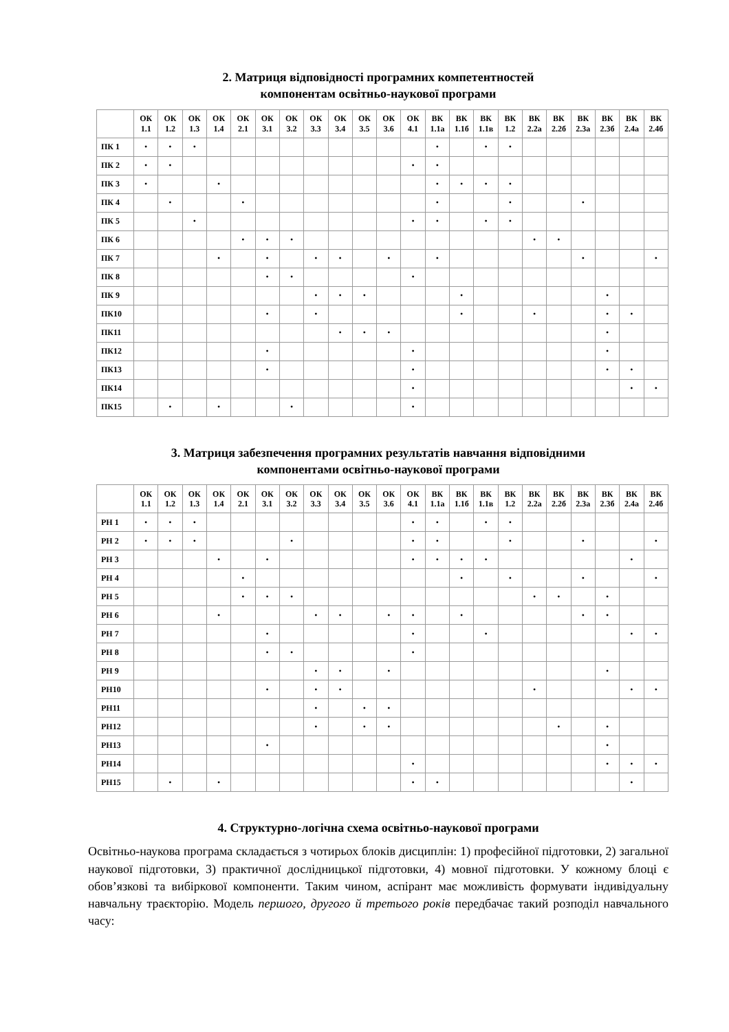2. Матриця відповідності програмних компетентностей
компонентам освітньо-наукової програми
| | ОК 1.1 | ОК 1.2 | ОК 1.3 | ОК 1.4 | ОК 2.1 | ОК 3.1 | ОК 3.2 | ОК 3.3 | ОК 3.4 | ОК 3.5 | ОК 3.6 | ОК 4.1 | ВК 1.1а | ВК 1.1б | ВК 1.1в | ВК 1.2 | ВК 2.2а | ВК 2.2б | ВК 2.3а | ВК 2.3б | ВК 2.4а | ВК 2.4б |
| --- | --- | --- | --- | --- | --- | --- | --- | --- | --- | --- | --- | --- | --- | --- | --- | --- | --- | --- | --- | --- | --- | --- |
| ПК 1 | • | • | • | | | | | | | | | | • | | • | • | | | | | | |
| ПК 2 | • | • | | | | | | | | | | • | • | | | | | | | | | |
| ПК 3 | • | | | • | | | | | | | | | • | • | • | • | | | | | | |
| ПК 4 | | • | | | • | | | | | | | | • | | | • | | | • | | | |
| ПК 5 | | | • | | | | | | | | | • | • | | • | • | | | | | | |
| ПК 6 | | | | | • | • | • | | | | | | | | | | • | • | | | | |
| ПК 7 | | | | • | | • | | • | • | | • | | • | | | | | | • | | | • |
| ПК 8 | | | | | | • | • | | | | | • | | | | | | | | | | |
| ПК 9 | | | | | | | | • | • | • | | | | • | | | | | | • | | |
| ПК10 | | | | | | • | | • | | | | | | • | | | • | | | • | • | |
| ПК11 | | | | | | | | | • | • | • | | | | | | | | | • | | |
| ПК12 | | | | | | • | | | | | | • | | | | | | | | • | | |
| ПК13 | | | | | | • | | | | | | • | | | | | | | | • | • | |
| ПК14 | | | | | | | | | | | | • | | | | | | | | | • | • |
| ПК15 | | • | | • | | | • | | | | | • | | | | | | | | | | |
3. Матриця забезпечення програмних результатів навчання відповідними
компонентами освітньо-наукової програми
| | ОК 1.1 | ОК 1.2 | ОК 1.3 | ОК 1.4 | ОК 2.1 | ОК 3.1 | ОК 3.2 | ОК 3.3 | ОК 3.4 | ОК 3.5 | ОК 3.6 | ОК 4.1 | ВК 1.1а | ВК 1.1б | ВК 1.1в | ВК 1.2 | ВК 2.2а | ВК 2.2б | ВК 2.3а | ВК 2.3б | ВК 2.4а | ВК 2.4б |
| --- | --- | --- | --- | --- | --- | --- | --- | --- | --- | --- | --- | --- | --- | --- | --- | --- | --- | --- | --- | --- | --- | --- |
| РН 1 | • | • | • | | | | | | | | | • | • | | • | • | | | | | | |
| РН 2 | • | • | • | | | | • | | | | | • | • | | | • | | | • | | | • |
| РН 3 | | | | • | | • | | | | | | • | • | • | • | | | | | | • | |
| РН 4 | | | | | • | | | | | | | | | • | | • | | | • | | | • |
| РН 5 | | | | | • | • | • | | | | | | | | | | • | • | | • | | |
| РН 6 | | | | • | | | | • | • | | • | • | | • | | | | | • | • | | |
| РН 7 | | | | | | • | | | | | | • | | | • | | | | | | • | • |
| РН 8 | | | | | | • | • | | | | | • | | | | | | | | | | |
| РН 9 | | | | | | | | • | • | | • | | | | | | | | | • | | |
| РН10 | | | | | | • | | • | • | | | | | | | | • | | | | • | • |
| РН11 | | | | | | | | • | | • | • | | | | | | | | | | | |
| РН12 | | | | | | | | • | | • | • | | | | | | | • | | • | | |
| РН13 | | | | | | • | | | | | | | | | | | | | | • | | |
| РН14 | | | | | | | | | | | | • | | | | | | | | • | • | • |
| РН15 | | • | | • | | | | | | | | • | • | | | | | | | | • | |
4. Структурно-логічна схема освітньо-наукової програми
Освітньо-наукова програма складається з чотирьох блоків дисциплін: 1) професійної підготовки, 2) загальної наукової підготовки, 3) практичної дослідницької підготовки, 4) мовної підготовки. У кожному блоці є обов’язкові та вибіркової компоненти. Таким чином, аспірант має можливість формувати індивідуальну навчальну траєкторію. Модель першого, другого й третього років передбачає такий розподіл навчального часу: